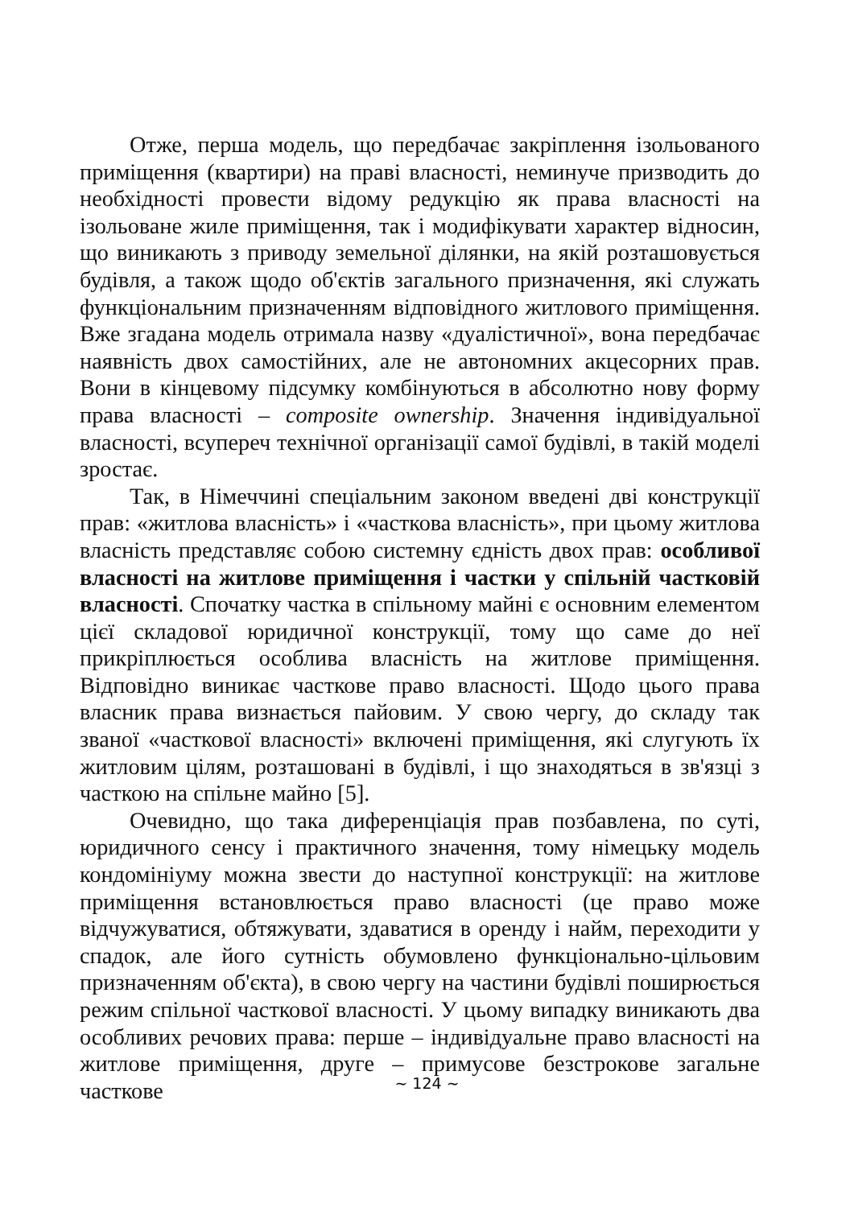Отже, перша модель, що передбачає закріплення ізольованого приміщення (квартири) на праві власності, неминуче призводить до необхідності провести відому редукцію як права власності на ізольоване жиле приміщення, так і модифікувати характер відносин, що виникають з приводу земельної ділянки, на якій розташовується будівля, а також щодо об'єктів загального призначення, які служать функціональним призначенням відповідного житлового приміщення. Вже згадана модель отримала назву «дуалістичної», вона передбачає наявність двох самостійних, але не автономних акцесорних прав. Вони в кінцевому підсумку комбінуються в абсолютно нову форму права власності – composite ownership. Значення індивідуальної власності, всупереч технічної організації самої будівлі, в такій моделі зростає.
Так, в Німеччині спеціальним законом введені дві конструкції прав: «житлова власність» і «часткова власність», при цьому житлова власність представляє собою системну єдність двох прав: особливої власності на житлове приміщення і частки у спільній частковій власності. Спочатку частка в спільному майні є основним елементом цієї складової юридичної конструкції, тому що саме до неї прикріплюється особлива власність на житлове приміщення. Відповідно виникає часткове право власності. Щодо цього права власник права визнається пайовим. У свою чергу, до складу так званої «часткової власності» включені приміщення, які слугують їх житловим цілям, розташовані в будівлі, і що знаходяться в зв'язці з часткою на спільне майно [5].
Очевидно, що така диференціація прав позбавлена, по суті, юридичного сенсу і практичного значення, тому німецьку модель кондомініуму можна звести до наступної конструкції: на житлове приміщення встановлюється право власності (це право може відчужуватися, обтяжувати, здаватися в оренду і найм, переходити у спадок, але його сутність обумовлено функціонально-цільовим призначенням об'єкта), в свою чергу на частини будівлі поширюється режим спільної часткової власності. У цьому випадку виникають два особливих речових права: перше – індивідуальне право власності на житлове приміщення, друге – примусове безстрокове загальне часткове
~ 124 ~